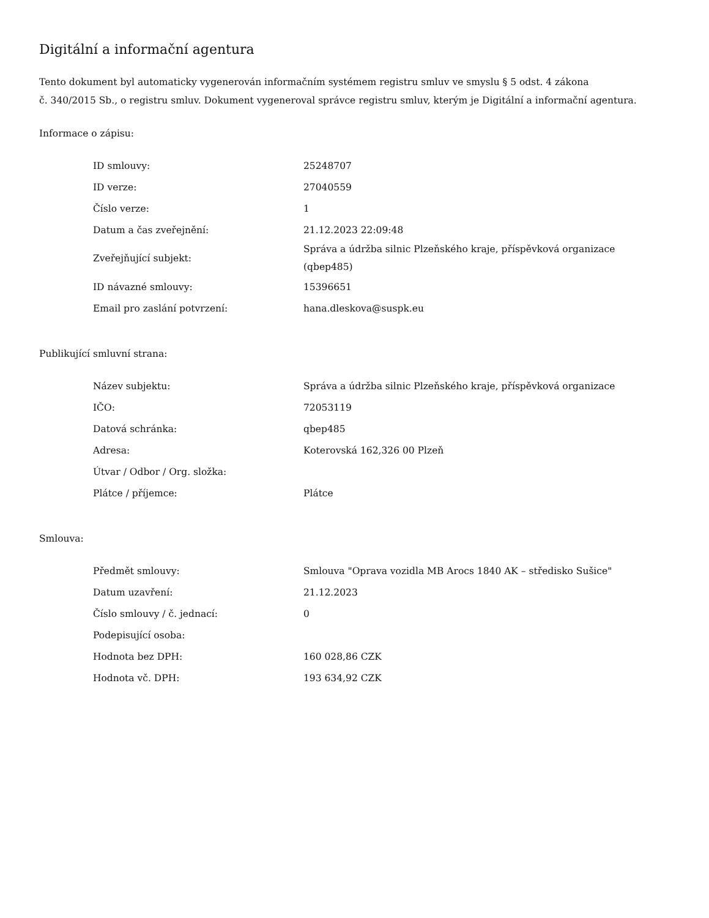Digitální a informační agentura
Tento dokument byl automaticky vygenerován informačním systémem registru smluv ve smyslu § 5 odst. 4 zákona
č. 340/2015 Sb., o registru smluv. Dokument vygeneroval správce registru smluv, kterým je Digitální a informační agentura.
Informace o zápisu:
| ID smlouvy: | 25248707 |
| ID verze: | 27040559 |
| Číslo verze: | 1 |
| Datum a čas zveřejnění: | 21.12.2023 22:09:48 |
| Zveřejňující subjekt: | Správa a údržba silnic Plzeňského kraje, příspěvková organizace (qbep485) |
| ID návazné smlouvy: | 15396651 |
| Email pro zaslání potvrzení: | hana.dleskova@suspk.eu |
Publikující smluvní strana:
| Název subjektu: | Správa a údržba silnic Plzeňského kraje, příspěvková organizace |
| IČO: | 72053119 |
| Datová schránka: | qbep485 |
| Adresa: | Koterovská 162,326 00 Plzeň |
| Útvar / Odbor / Org. složka: | |
| Plátce / příjemce: | Plátce |
Smlouva:
| Předmět smlouvy: | Smlouva "Oprava vozidla MB Arocs 1840 AK – středisko Sušice" |
| Datum uzavření: | 21.12.2023 |
| Číslo smlouvy / č. jednací: | 0 |
| Podepisující osoba: | |
| Hodnota bez DPH: | 160 028,86 CZK |
| Hodnota vč. DPH: | 193 634,92 CZK |